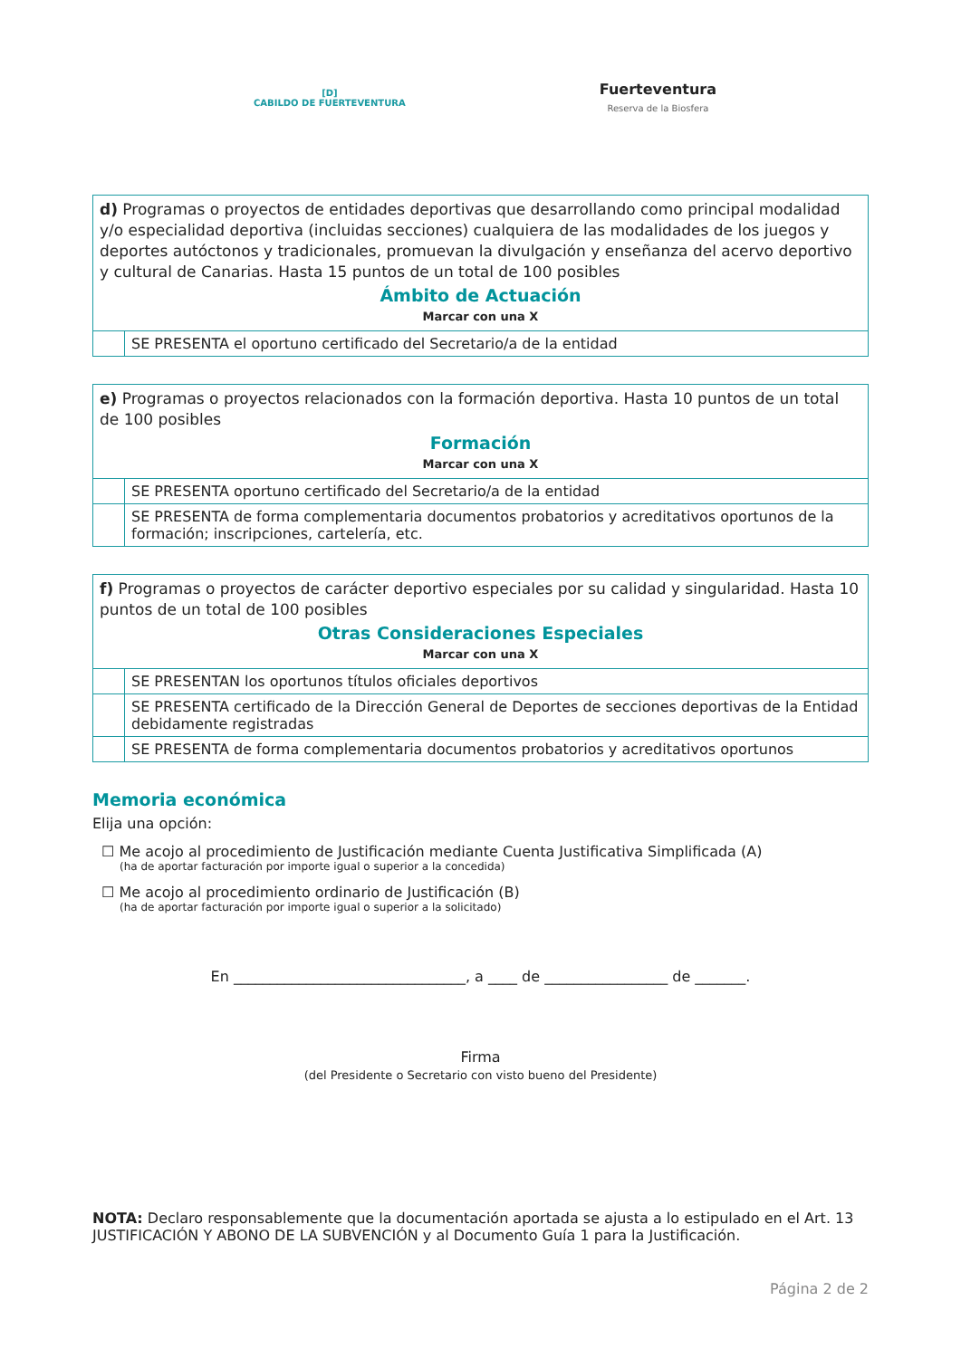[D]
CABILDO DE FUERTEVENTURA
Fuerteventura
Reserva de la Biosfera
| d) Programas o proyectos de entidades deportivas que desarrollando como principal modalidad y/o especialidad deportiva (incluidas secciones) cualquiera de las modalidades de los juegos y deportes autóctonos y tradicionales, promuevan la divulgación y enseñanza del acervo deportivo y cultural de Canarias. Hasta 15 puntos de un total de 100 posibles Ámbito de Actuación Marcar con una X | |
| | SE PRESENTA el oportuno certificado del Secretario/a de la entidad |
| e) Programas o proyectos relacionados con la formación deportiva. Hasta 10 puntos de un total de 100 posibles Formación Marcar con una X | |
| | SE PRESENTA oportuno certificado del Secretario/a de la entidad |
| | SE PRESENTA de forma complementaria documentos probatorios y acreditativos oportunos de la formación; inscripciones, cartelería, etc. |
| f) Programas o proyectos de carácter deportivo especiales por su calidad y singularidad. Hasta 10 puntos de un total de 100 posibles Otras Consideraciones Especiales Marcar con una X | |
| | SE PRESENTAN los oportunos títulos oficiales deportivos |
| | SE PRESENTA certificado de la Dirección General de Deportes de secciones deportivas de la Entidad debidamente registradas |
| | SE PRESENTA de forma complementaria documentos probatorios y acreditativos oportunos |
Memoria económica
Elija una opción:
☐ Me acojo al procedimiento de Justificación mediante Cuenta Justificativa Simplificada (A)
(ha de aportar facturación por importe igual o superior a la concedida)
☐ Me acojo al procedimiento ordinario de Justificación (B)
(ha de aportar facturación por importe igual o superior a la solicitado)
En ________________________________, a ____ de _________________ de _______.
Firma
(del Presidente o Secretario con visto bueno del Presidente)
NOTA: Declaro responsablemente que la documentación aportada se ajusta a lo estipulado en el Art. 13 JUSTIFICACIÓN Y ABONO DE LA SUBVENCIÓN y al Documento Guía 1 para la Justificación.
Página 2 de 2